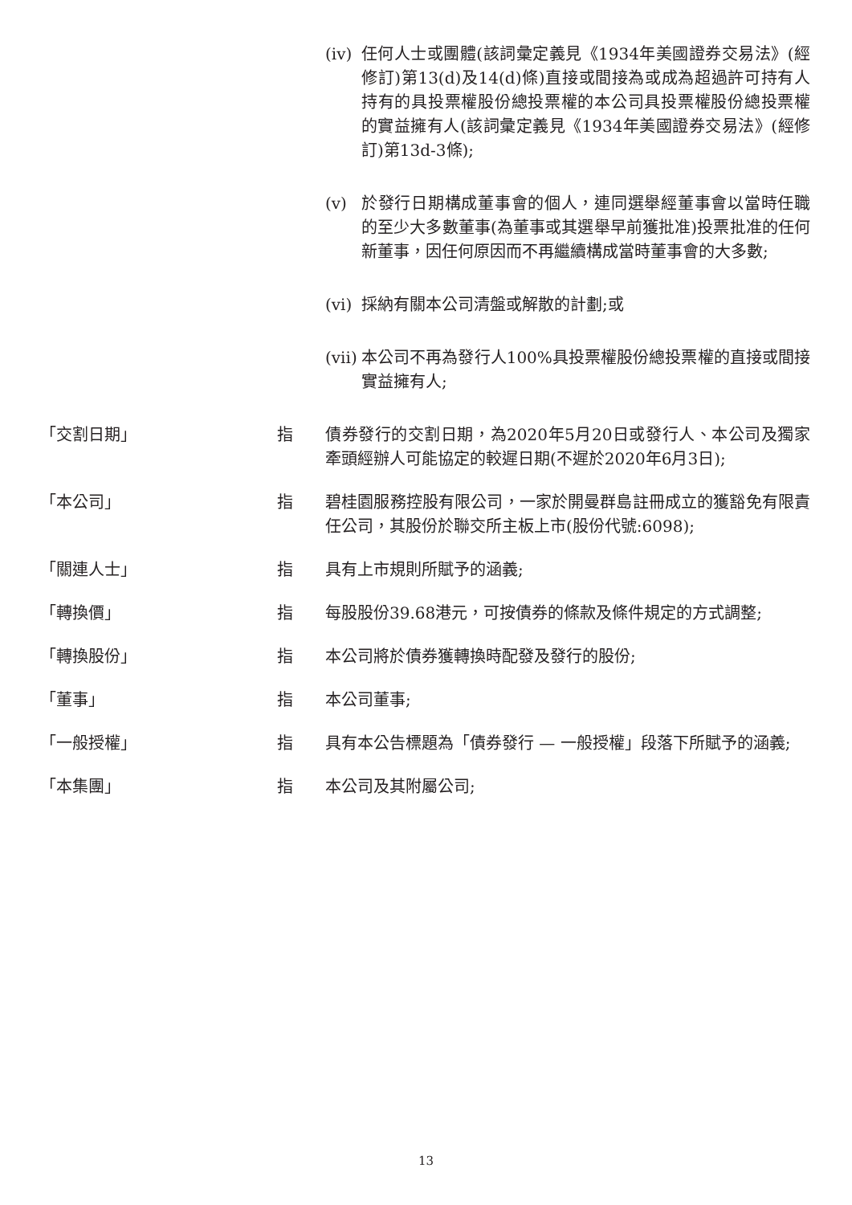(iv)
任何人士或團體(該詞彙定義見《1934年美國證券交易法》(經修訂)第13(d)及14(d)條)直接或間接為或成為超過許可持有人持有的具投票權股份總投票權的本公司具投票權股份總投票權的實益擁有人(該詞彙定義見《1934年美國證券交易法》(經修訂)第13d-3條);
(v) 於發行日期構成董事會的個人，連同選舉經董事會以當時任職的至少大多數董事(為董事或其選舉早前獲批准)投票批准的任何新董事，因任何原因而不再繼續構成當時董事會的大多數;
(vi)
採納有關本公司清盤或解散的計劃;或
(vii)
本公司不再為發行人100%具投票權股份總投票權的直接或間接實益擁有人;
「交割日期」 指 債券發行的交割日期，為2020年5月20日或發行人、本公司及獨家牽頭經辦人可能協定的較遲日期(不遲於2020年6月3日);
「本公司」 指 碧桂園服務控股有限公司，一家於開曼群島註冊成立的獲豁免有限責任公司，其股份於聯交所主板上市(股份代號:6098);
「關連人士」 指 具有上市規則所賦予的涵義;
「轉換價」 指 每股股份39.68港元，可按債券的條款及條件規定的方式調整;
「轉換股份」 指 本公司將於債券獲轉換時配發及發行的股份;
「董事」 指 本公司董事;
「一般授權」 指 具有本公告標題為「債券發行 — 一般授權」段落下所賦予的涵義;
「本集團」 指 本公司及其附屬公司;
13